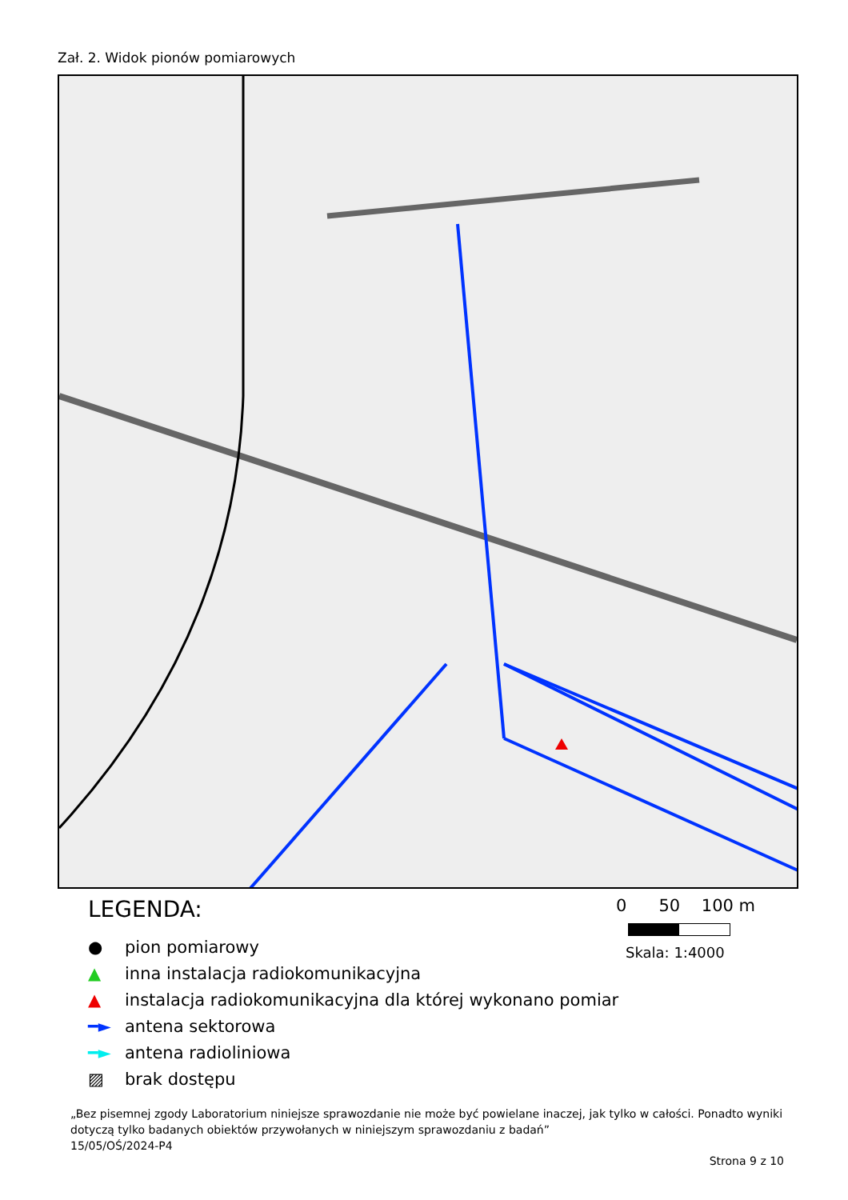Zał. 2. Widok pionów pomiarowych
LEGENDA:
● pion pomiarowy
▲ inna instalacja radiokomunikacyjna
▲ instalacja radiokomunikacyjna dla której wykonano pomiar
━► antena sektorowa
━► antena radioliniowa
▨ brak dostępu
0 50 100 m
Skala: 1:4000
„Bez pisemnej zgody Laboratorium niniejsze sprawozdanie nie może być powielane inaczej, jak tylko w całości. Ponadto wyniki dotyczą tylko badanych obiektów przywołanych w niniejszym sprawozdaniu z badań”
15/05/OŚ/2024-P4
Strona 9 z 10